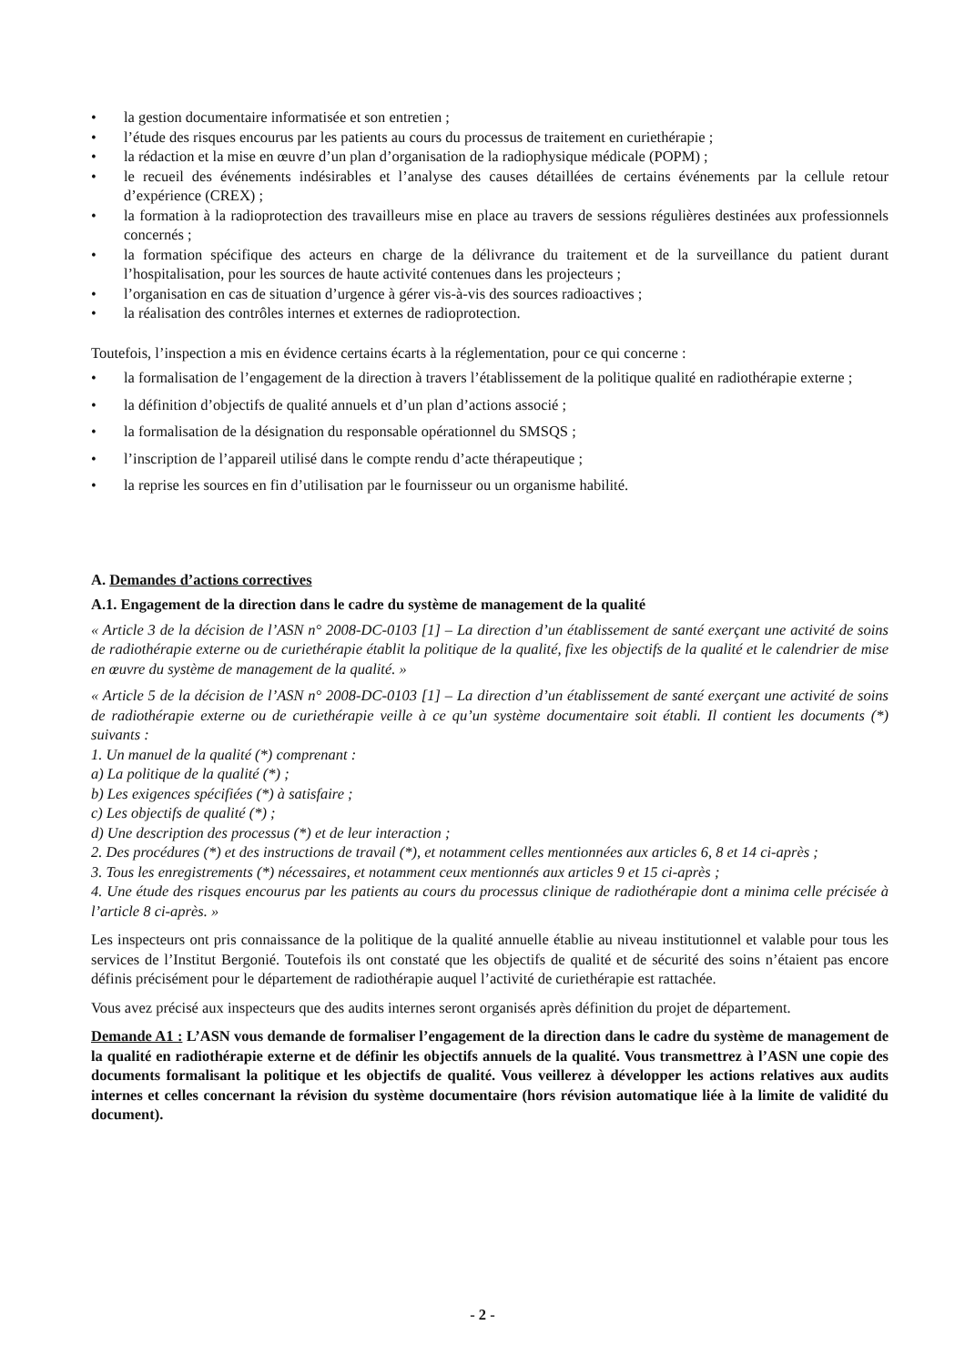• la gestion documentaire informatisée et son entretien ;
• l’étude des risques encourus par les patients au cours du processus de traitement en curiethérapie ;
• la rédaction et la mise en œuvre d’un plan d’organisation de la radiophysique médicale (POPM) ;
• le recueil des événements indésirables et l’analyse des causes détaillées de certains événements par la cellule retour d’expérience (CREX) ;
• la formation à la radioprotection des travailleurs mise en place au travers de sessions régulières destinées aux professionnels concernés ;
• la formation spécifique des acteurs en charge de la délivrance du traitement et de la surveillance du patient durant l’hospitalisation, pour les sources de haute activité contenues dans les projecteurs ;
• l’organisation en cas de situation d’urgence à gérer vis-à-vis des sources radioactives ;
• la réalisation des contrôles internes et externes de radioprotection.
Toutefois, l’inspection a mis en évidence certains écarts à la réglementation, pour ce qui concerne :
• la formalisation de l’engagement de la direction à travers l’établissement de la politique qualité en radiothérapie externe ;
• la définition d’objectifs de qualité annuels et d’un plan d’actions associé ;
• la formalisation de la désignation du responsable opérationnel du SMSQS ;
• l’inscription de l’appareil utilisé dans le compte rendu d’acte thérapeutique ;
• la reprise les sources en fin d’utilisation par le fournisseur ou un organisme habilité.
A. Demandes d’actions correctives
A.1. Engagement de la direction dans le cadre du système de management de la qualité
« Article 3 de la décision de l’ASN n° 2008-DC-0103 [1] – La direction d’un établissement de santé exerçant une activité de soins de radiothérapie externe ou de curiethérapie établit la politique de la qualité, fixe les objectifs de la qualité et le calendrier de mise en œuvre du système de management de la qualité. »
« Article 5 de la décision de l’ASN n° 2008-DC-0103 [1] – La direction d’un établissement de santé exerçant une activité de soins de radiothérapie externe ou de curiethérapie veille à ce qu’un système documentaire soit établi. Il contient les documents (*) suivants :
1. Un manuel de la qualité (*) comprenant :
a) La politique de la qualité (*) ;
b) Les exigences spécifiées (*) à satisfaire ;
c) Les objectifs de qualité (*) ;
d) Une description des processus (*) et de leur interaction ;
2. Des procédures (*) et des instructions de travail (*), et notamment celles mentionnées aux articles 6, 8 et 14 ci-après ;
3. Tous les enregistrements (*) nécessaires, et notamment ceux mentionnés aux articles 9 et 15 ci-après ;
4. Une étude des risques encourus par les patients au cours du processus clinique de radiothérapie dont a minima celle précisée à l’article 8 ci-après. »
Les inspecteurs ont pris connaissance de la politique de la qualité annuelle établie au niveau institutionnel et valable pour tous les services de l’Institut Bergonié. Toutefois ils ont constaté que les objectifs de qualité et de sécurité des soins n’étaient pas encore définis précisément pour le département de radiothérapie auquel l’activité de curiethérapie est rattachée.
Vous avez précisé aux inspecteurs que des audits internes seront organisés après définition du projet de département.
Demande A1 : L’ASN vous demande de formaliser l’engagement de la direction dans le cadre du système de management de la qualité en radiothérapie externe et de définir les objectifs annuels de la qualité. Vous transmettrez à l’ASN une copie des documents formalisant la politique et les objectifs de qualité. Vous veillerez à développer les actions relatives aux audits internes et celles concernant la révision du système documentaire (hors révision automatique liée à la limite de validité du document).
- 2 -